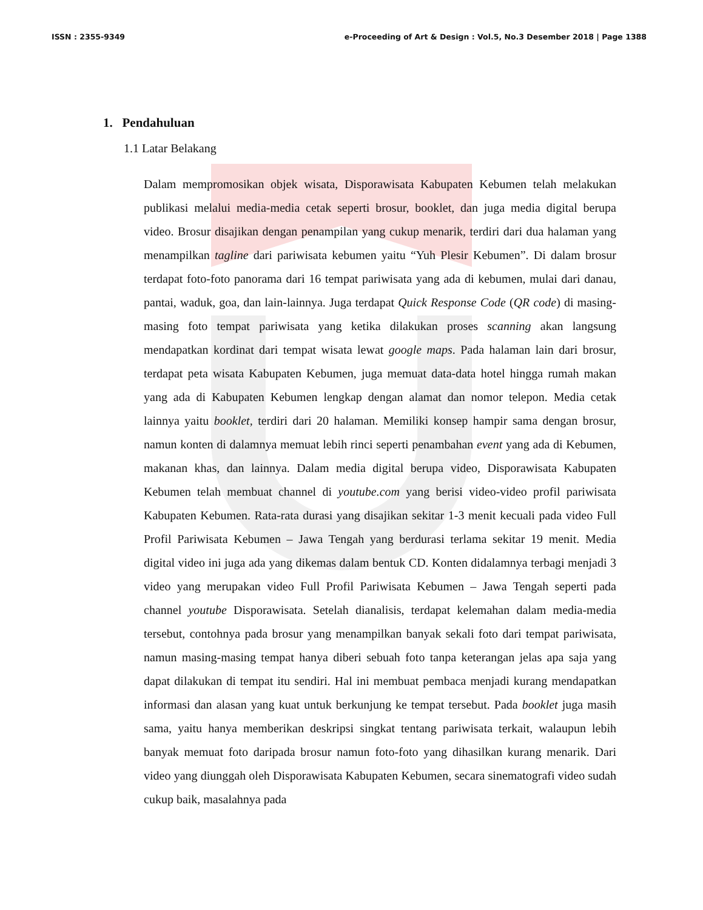ISSN : 2355-9349 e-Proceeding of Art & Design : Vol.5, No.3 Desember 2018 | Page 1388
1. Pendahuluan
1.1 Latar Belakang
Dalam mempromosikan objek wisata, Disporawisata Kabupaten Kebumen telah melakukan publikasi melalui media-media cetak seperti brosur, booklet, dan juga media digital berupa video. Brosur disajikan dengan penampilan yang cukup menarik, terdiri dari dua halaman yang menampilkan tagline dari pariwisata kebumen yaitu “Yuh Plesir Kebumen”. Di dalam brosur terdapat foto-foto panorama dari 16 tempat pariwisata yang ada di kebumen, mulai dari danau, pantai, waduk, goa, dan lain-lainnya. Juga terdapat Quick Response Code (QR code) di masing-masing foto tempat pariwisata yang ketika dilakukan proses scanning akan langsung mendapatkan kordinat dari tempat wisata lewat google maps. Pada halaman lain dari brosur, terdapat peta wisata Kabupaten Kebumen, juga memuat data-data hotel hingga rumah makan yang ada di Kabupaten Kebumen lengkap dengan alamat dan nomor telepon. Media cetak lainnya yaitu booklet, terdiri dari 20 halaman. Memiliki konsep hampir sama dengan brosur, namun konten di dalamnya memuat lebih rinci seperti penambahan event yang ada di Kebumen, makanan khas, dan lainnya. Dalam media digital berupa video, Disporawisata Kabupaten Kebumen telah membuat channel di youtube.com yang berisi video-video profil pariwisata Kabupaten Kebumen. Rata-rata durasi yang disajikan sekitar 1-3 menit kecuali pada video Full Profil Pariwisata Kebumen – Jawa Tengah yang berdurasi terlama sekitar 19 menit. Media digital video ini juga ada yang dikemas dalam bentuk CD. Konten didalamnya terbagi menjadi 3 video yang merupakan video Full Profil Pariwisata Kebumen – Jawa Tengah seperti pada channel youtube Disporawisata. Setelah dianalisis, terdapat kelemahan dalam media-media tersebut, contohnya pada brosur yang menampilkan banyak sekali foto dari tempat pariwisata, namun masing-masing tempat hanya diberi sebuah foto tanpa keterangan jelas apa saja yang dapat dilakukan di tempat itu sendiri. Hal ini membuat pembaca menjadi kurang mendapatkan informasi dan alasan yang kuat untuk berkunjung ke tempat tersebut. Pada booklet juga masih sama, yaitu hanya memberikan deskripsi singkat tentang pariwisata terkait, walaupun lebih banyak memuat foto daripada brosur namun foto-foto yang dihasilkan kurang menarik. Dari video yang diunggah oleh Disporawisata Kabupaten Kebumen, secara sinematografi video sudah cukup baik, masalahnya pada